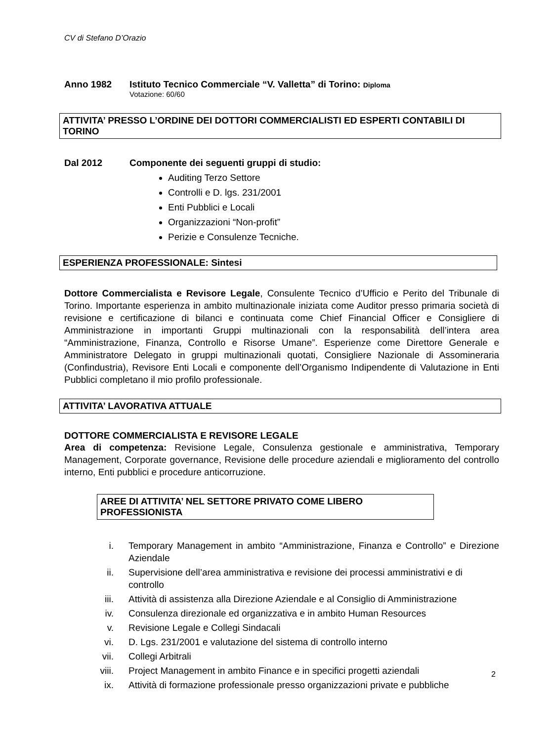CV di Stefano D’Orazio
Anno 1982 Istituto Tecnico Commerciale “V. Valletta” di Torino: Diploma
Votazione: 60/60
ATTIVITA’ PRESSO L’ORDINE DEI DOTTORI COMMERCIALISTI ED ESPERTI CONTABILI DI TORINO
Dal 2012 Componente dei seguenti gruppi di studio:
Auditing Terzo Settore
Controlli e D. lgs. 231/2001
Enti Pubblici e Locali
Organizzazioni “Non-profit”
Perizie e Consulenze Tecniche.
ESPERIENZA PROFESSIONALE: Sintesi
Dottore Commercialista e Revisore Legale, Consulente Tecnico d’Ufficio e Perito del Tribunale di Torino. Importante esperienza in ambito multinazionale iniziata come Auditor presso primaria società di revisione e certificazione di bilanci e continuata come Chief Financial Officer e Consigliere di Amministrazione in importanti Gruppi multinazionali con la responsabilità dell’intera area “Amministrazione, Finanza, Controllo e Risorse Umane”. Esperienze come Direttore Generale e Amministratore Delegato in gruppi multinazionali quotati, Consigliere Nazionale di Assomineraria (Confindustria), Revisore Enti Locali e componente dell’Organismo Indipendente di Valutazione in Enti Pubblici completano il mio profilo professionale.
ATTIVITA’ LAVORATIVA ATTUALE
DOTTORE COMMERCIALISTA E REVISORE LEGALE
Area di competenza: Revisione Legale, Consulenza gestionale e amministrativa, Temporary Management, Corporate governance, Revisione delle procedure aziendali e miglioramento del controllo interno, Enti pubblici e procedure anticorruzione.
AREE DI ATTIVITA’ NEL SETTORE PRIVATO COME LIBERO PROFESSIONISTA
i. Temporary Management in ambito “Amministrazione, Finanza e Controllo” e Direzione Aziendale
ii. Supervisione dell’area amministrativa e revisione dei processi amministrativi e di controllo
iii. Attività di assistenza alla Direzione Aziendale e al Consiglio di Amministrazione
iv. Consulenza direzionale ed organizzativa e in ambito Human Resources
v. Revisione Legale e Collegi Sindacali
vi. D. Lgs. 231/2001 e valutazione del sistema di controllo interno
vii. Collegi Arbitrali
viii. Project Management in ambito Finance e in specifici progetti aziendali
ix. Attività di formazione professionale presso organizzazioni private e pubbliche
2